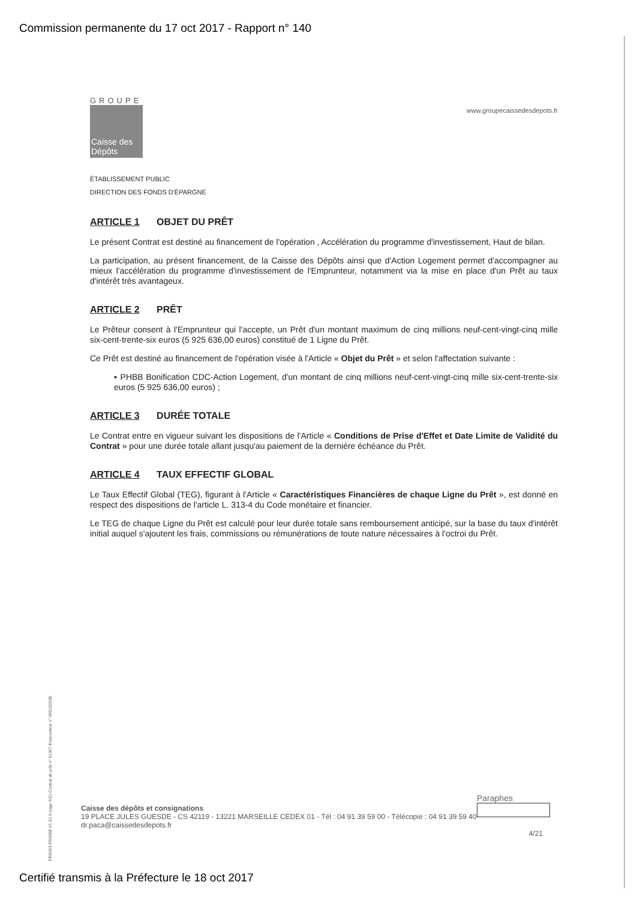Commission permanente du 17 oct 2017 - Rapport n° 140
www.groupecaissedesdepots.fr
GROUPE
Caisse des Dépôts
ÉTABLISSEMENT PUBLIC
DIRECTION DES FONDS D'ÉPARGNE
ARTICLE 1 OBJET DU PRÊT
Le présent Contrat est destiné au financement de l'opération , Accélération du programme d'investissement, Haut de bilan.
La participation, au présent financement, de la Caisse des Dépôts ainsi que d'Action Logement permet d'accompagner au mieux l'accélération du programme d'investissement de l'Emprunteur, notamment via la mise en place d'un Prêt au taux d'intérêt très avantageux.
ARTICLE 2 PRÊT
Le Prêteur consent à l'Emprunteur qui l'accepte, un Prêt d'un montant maximum de cinq millions neuf-cent-vingt-cinq mille six-cent-trente-six euros (5 925 636,00 euros) constitué de 1 Ligne du Prêt.
Ce Prêt est destiné au financement de l'opération visée à l'Article « Objet du Prêt » et selon l'affectation suivante :
▪ PHBB Bonification CDC-Action Logement, d'un montant de cinq millions neuf-cent-vingt-cinq mille six-cent-trente-six euros (5 925 636,00 euros) ;
ARTICLE 3 DURÉE TOTALE
Le Contrat entre en vigueur suivant les dispositions de l'Article « Conditions de Prise d'Effet et Date Limite de Validité du Contrat » pour une durée totale allant jusqu'au paiement de la dernière échéance du Prêt.
ARTICLE 4 TAUX EFFECTIF GLOBAL
Le Taux Effectif Global (TEG), figurant à l'Article « Caractéristiques Financières de chaque Ligne du Prêt », est donné en respect des dispositions de l'article L. 313-4 du Code monétaire et financier.
Le TEG de chaque Ligne du Prêt est calculé pour leur durée totale sans remboursement anticipé, sur la base du taux d'intérêt initial auquel s'ajoutent les frais, commissions ou rémunérations de toute nature nécessaires à l'octroi du Prêt.
PR0063-PR0068 V1.61.0 page 4/21 Contrat de prêt n° 61307 Emprunteur n° 000100336
Paraphes
Caisse des dépôts et consignations
19 PLACE JULES GUESDE - CS 42119 - 13221 MARSEILLE CEDEX 01 - Tél : 04 91 39 59 00 - Télécopie : 04 91 39 59 40
dr.paca@caissedesdepots.fr
4/21
Certifié transmis à la Préfecture le 18 oct 2017